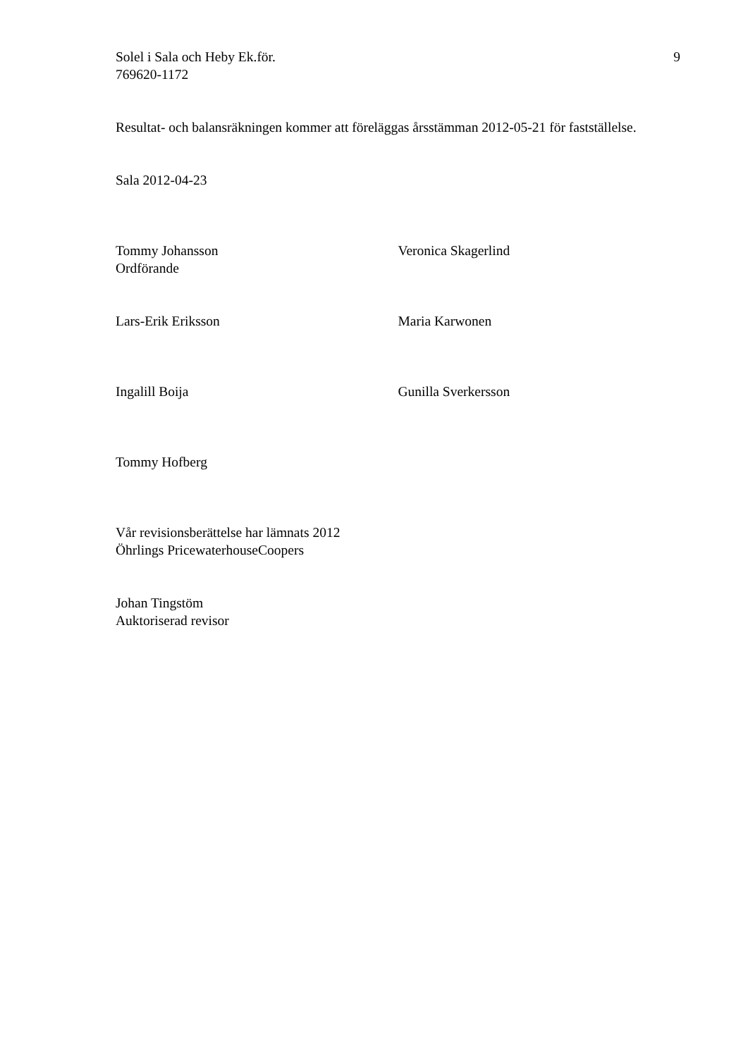Solel i Sala och Heby Ek.för.
769620-1172
9
Resultat- och balansräkningen kommer att föreläggas årsstämman 2012-05-21 för fastställelse.
Sala 2012-04-23
Tommy Johansson
Ordförande
Veronica Skagerlind
Lars-Erik Eriksson Maria Karwonen
Ingalill Boija Gunilla Sverkersson
Tommy Hofberg
Vår revisionsberättelse har lämnats 2012
Öhrlings PricewaterhouseCoopers
Johan Tingstöm
Auktoriserad revisor